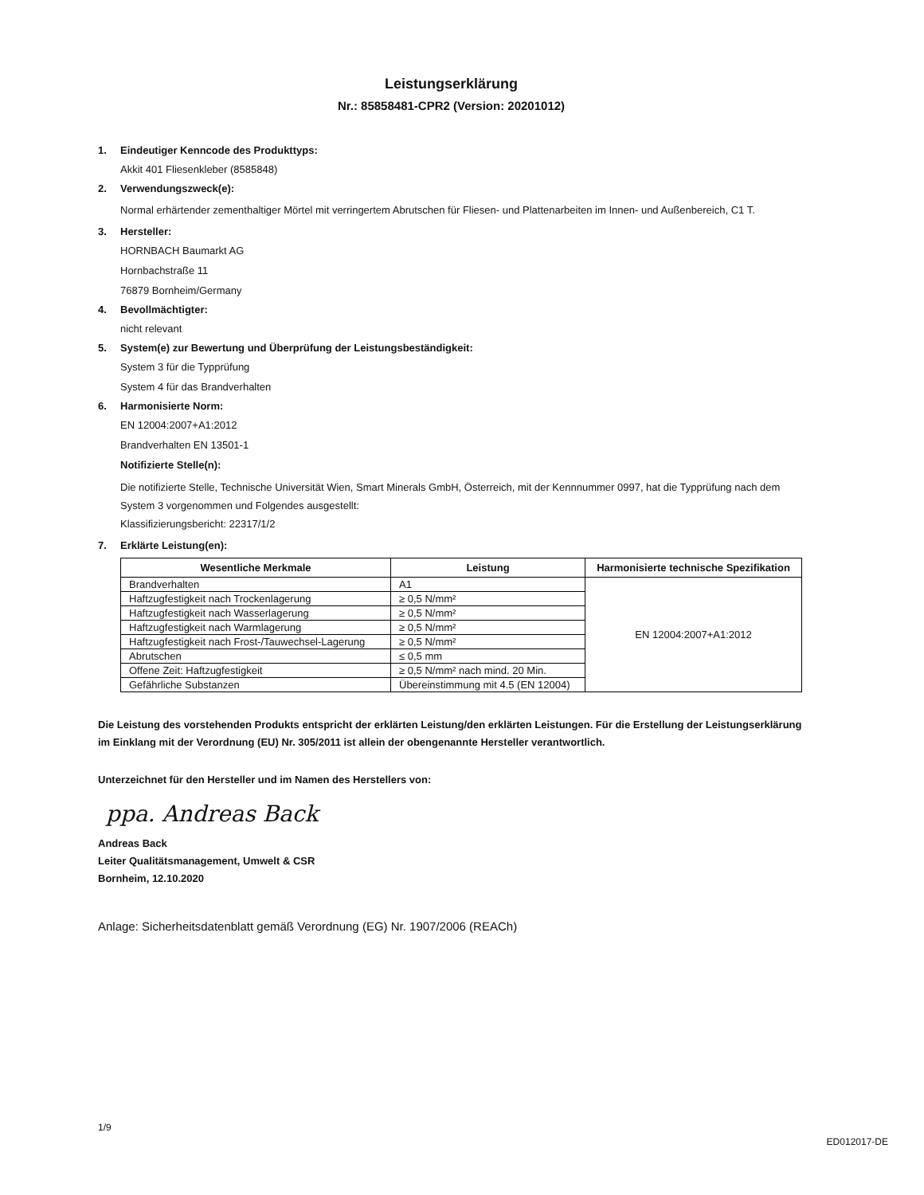Leistungserklärung
Nr.: 85858481-CPR2 (Version: 20201012)
1. Eindeutiger Kenncode des Produkttyps:
Akkit 401 Fliesenkleber (8585848)
2. Verwendungszweck(e):
Normal erhärtender zementhaltiger Mörtel mit verringertem Abrutschen für Fliesen- und Plattenarbeiten im Innen- und Außenbereich, C1 T.
3. Hersteller:
HORNBACH Baumarkt AG
Hornbachstraße 11
76879 Bornheim/Germany
4. Bevollmächtigter:
nicht relevant
5. System(e) zur Bewertung und Überprüfung der Leistungsbeständigkeit:
System 3 für die Typprüfung
System 4 für das Brandverhalten
6. Harmonisierte Norm:
EN 12004:2007+A1:2012
Brandverhalten EN 13501-1
Notifizierte Stelle(n):
Die notifizierte Stelle, Technische Universität Wien, Smart Minerals GmbH, Österreich, mit der Kennnummer 0997, hat die Typprüfung nach dem System 3 vorgenommen und Folgendes ausgestellt:
Klassifizierungsbericht: 22317/1/2
7. Erklärte Leistung(en):
| Wesentliche Merkmale | Leistung | Harmonisierte technische Spezifikation |
| --- | --- | --- |
| Brandverhalten | A1 | EN 12004:2007+A1:2012 |
| Haftzugfestigkeit nach Trockenlagerung | ≥ 0,5 N/mm² | |
| Haftzugfestigkeit nach Wasserlagerung | ≥ 0,5 N/mm² | |
| Haftzugfestigkeit nach Warmlagerung | ≥ 0,5 N/mm² | |
| Haftzugfestigkeit nach Frost-/Tauwechsel-Lagerung | ≥ 0,5 N/mm² | |
| Abrutschen | ≤ 0,5 mm | |
| Offene Zeit: Haftzugfestigkeit | ≥ 0,5 N/mm² nach mind. 20 Min. | |
| Gefährliche Substanzen | Übereinstimmung mit 4.5 (EN 12004) | |
Die Leistung des vorstehenden Produkts entspricht der erklärten Leistung/den erklärten Leistungen. Für die Erstellung der Leistungserklärung im Einklang mit der Verordnung (EU) Nr. 305/2011 ist allein der obengenannte Hersteller verantwortlich.
Unterzeichnet für den Hersteller und im Namen des Herstellers von:
ppa. Andreas Back
Andreas Back
Leiter Qualitätsmanagement, Umwelt & CSR
Bornheim, 12.10.2020
Anlage: Sicherheitsdatenblatt gemäß Verordnung (EG) Nr. 1907/2006 (REACh)
1/9 ED012017-DE